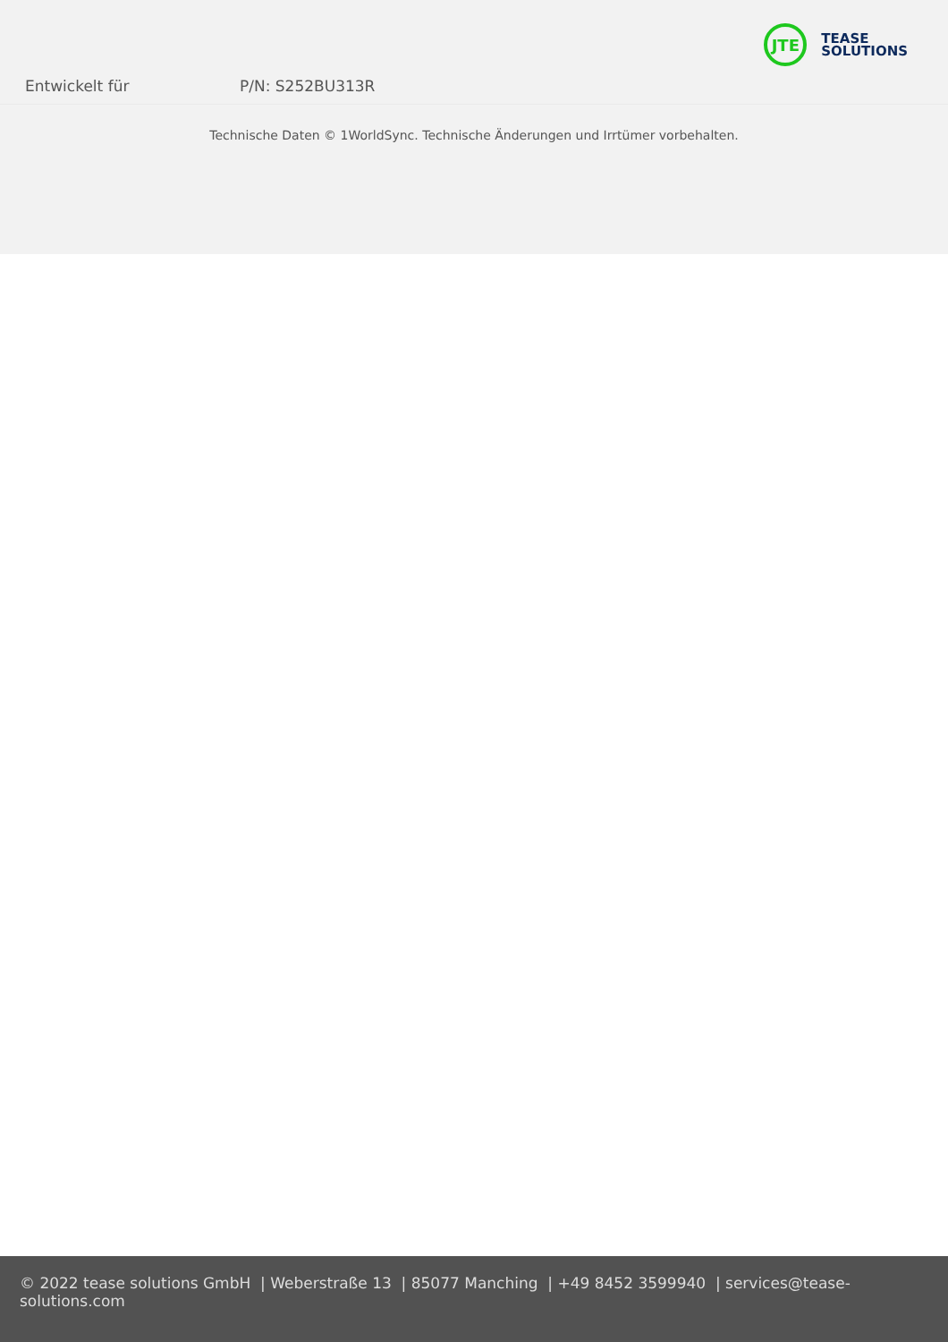JTE
TEASE
SOLUTIONS
Entwickelt für P/N: S252BU313R
Technische Daten © 1WorldSync. Technische Änderungen und Irrtümer vorbehalten.
© 2022 tease solutions GmbH | Weberstraße 13 | 85077 Manching | +49 8452 3599940 | services@tease-solutions.com